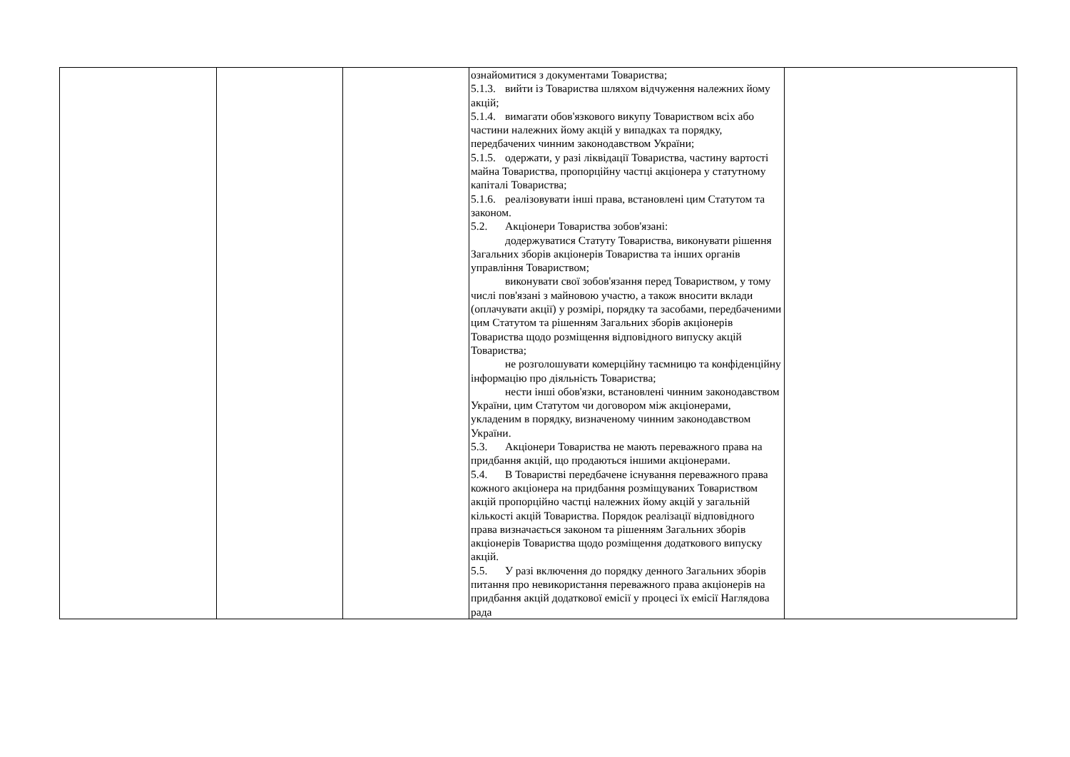| | | | ознайомитися з документами Товариства; 5.1.3. вийти із Товариства шляхом відчуження належних йому акцій; 5.1.4. вимагати обов'язкового викупу Товариством всіх або частини належних йому акцій у випадках та порядку, передбачених чинним законодавством України; 5.1.5. одержати, у разі ліквідації Товариства, частину вартості майна Товариства, пропорційну частці акціонера у статутному капіталі Товариства; 5.1.6. реалізовувати інші права, встановлені цим Статутом та законом. 5.2. Акціонери Товариства зобов'язані: додержуватися Статуту Товариства, виконувати рішення Загальних зборів акціонерів Товариства та інших органів управління Товариством; виконувати свої зобов'язання перед Товариством, у тому числі пов'язані з майновою участю, а також вносити вклади (оплачувати акції) у розмірі, порядку та засобами, передбаченими цим Статутом та рішенням Загальних зборів акціонерів Товариства щодо розміщення відповідного випуску акцій Товариства; не розголошувати комерційну таємницю та конфіденційну інформацію про діяльність Товариства; нести інші обов'язки, встановлені чинним законодавством України, цим Статутом чи договором між акціонерами, укладеним в порядку, визначеному чинним законодавством України. 5.3. Акціонери Товариства не мають переважного права на придбання акцій, що продаються іншими акціонерами. 5.4. В Товаристві передбачене існування переважного права кожного акціонера на придбання розміщуваних Товариством акцій пропорційно частці належних йому акцій у загальній кількості акцій Товариства. Порядок реалізації відповідного права визначається законом та рішенням Загальних зборів акціонерів Товариства щодо розміщення додаткового випуску акцій. 5.5. У разі включення до порядку денного Загальних зборів питання про невикористання переважного права акціонерів на придбання акцій додаткової емісії у процесі їх емісії Наглядова рада | |